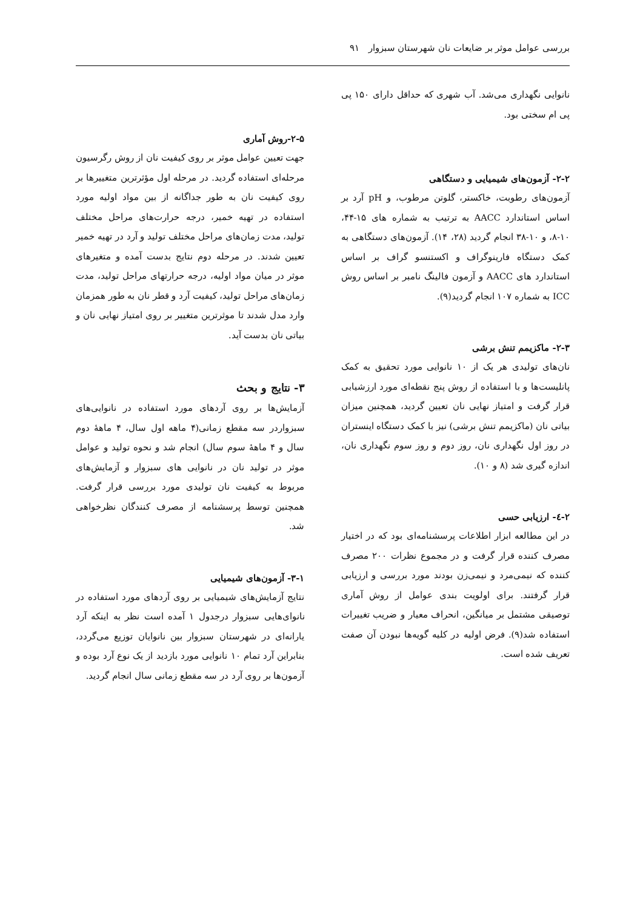بررسی عوامل موثر بر ضایعات نان شهرستان سبزوار ۹۱
نانوایی نگهداری می‌شد. آب شهری که حداقل دارای ۱۵۰ پی پی ام سختی بود.
۲-۲- آزمون‌های شیمیایی و دستگاهی
آزمون‌های رطوبت، خاکستر، گلوتن مرطوب، و pH آرد بر اساس استاندارد AACC به ترتیب به شماره های ۱۵-۴۴، ۱۰-۸، و ۱۰-۳۸ انجام گردید (۲۸، ۱۴). آزمون‌های دستگاهی به کمک دستگاه فارینوگراف و اکستنسو گراف بر اساس استاندارد های AACC و آزمون فالینگ نامبر بر اساس روش ICC به شماره ۱۰۷ انجام گردید(۹).
۲-۳- ماکزیمم تنش برشی
نان‌های تولیدی هر یک از ۱۰ نانوایی مورد تحقیق به کمک پانلیست‌ها و با استفاده از روش پنج نقطه‌ای مورد ارزشیابی قرار گرفت و امتیاز نهایی نان تعیین گردید، همچنین میزان بیاتی نان (ماکزیمم تنش برشی) نیز با کمک دستگاه اینستران در روز اول نگهداری نان، روز دوم و روز سوم نگهداری نان، اندازه گیری شد (۸ و ۱۰).
۲-٤- ارزیابی حسی
در این مطالعه ابزار اطلاعات پرسشنامه‌ای بود که در اختیار مصرف کننده قرار گرفت و در مجموع نظرات ۲۰۰ مصرف کننده که نیمی‌مرد و نیمی‌زن بودند مورد بررسی و ارزیابی قرار گرفتند. برای اولویت بندی عوامل از روش آماری توصیقی مشتمل بر میانگین، انحراف معیار و ضریب تغییرات استفاده شد(۹). فرض اولیه در کلیه گویه‌ها نبودن آن صفت تعریف شده است.
۲-۵-روش آماری
جهت تعیین عوامل موثر بر روی کیفیت نان از روش رگرسیون مرحله‌ای استفاده گردید. در مرحله اول مؤثرترین متغییرها بر روی کیفیت نان به طور جداگانه از بین مواد اولیه مورد استفاده در تهیه خمیر، درجه حرارت‌های مراحل مختلف تولید، مدت زمان‌های مراحل مختلف تولید و آرد در تهیه خمیر تعیین شدند. در مرحله دوم نتایج بدست آمده و متغیرهای موثر در میان مواد اولیه، درجه حرارتهای مراحل تولید، مدت زمان‌های مراحل تولید، کیفیت آرد و قطر نان به طور همزمان وارد مدل شدند تا موثرترین متغییر بر روی امتیاز نهایی نان و بیاتی نان بدست آید.
۳- نتایج و بحث
آزمایش‌ها بر روی آردهای مورد استفاده در نانوایی‌های سبزواردر سه مقطع زمانی(۴ ماهه اول سال، ۴ ماههٔ دوم سال و ۴ ماههٔ سوم سال) انجام شد و نحوه تولید و عوامل موثر در تولید نان در نانوایی های سبزوار و آزمایش‌های مربوط به کیفیت نان تولیدی مورد بررسی قرار گرفت. همچنین توسط پرسشنامه از مصرف کنندگان نظرخواهی شد.
۳-۱- آزمون‌های شیمیایی
نتایج آزمایش‌های شیمیایی بر روی آردهای مورد استفاده در نانوای‌هایی سبزوار درجدول ۱ آمده است نظر به اینکه آرد یارانه‌ای در شهرستان سبزوار بین نانوایان توزیع می‌گردد، بنابراین آرد تمام ۱۰ نانوایی مورد بازدید از یک نوع آرد بوده و آزمون‌ها بر روی آرد در سه مقطع زمانی سال انجام گردید.